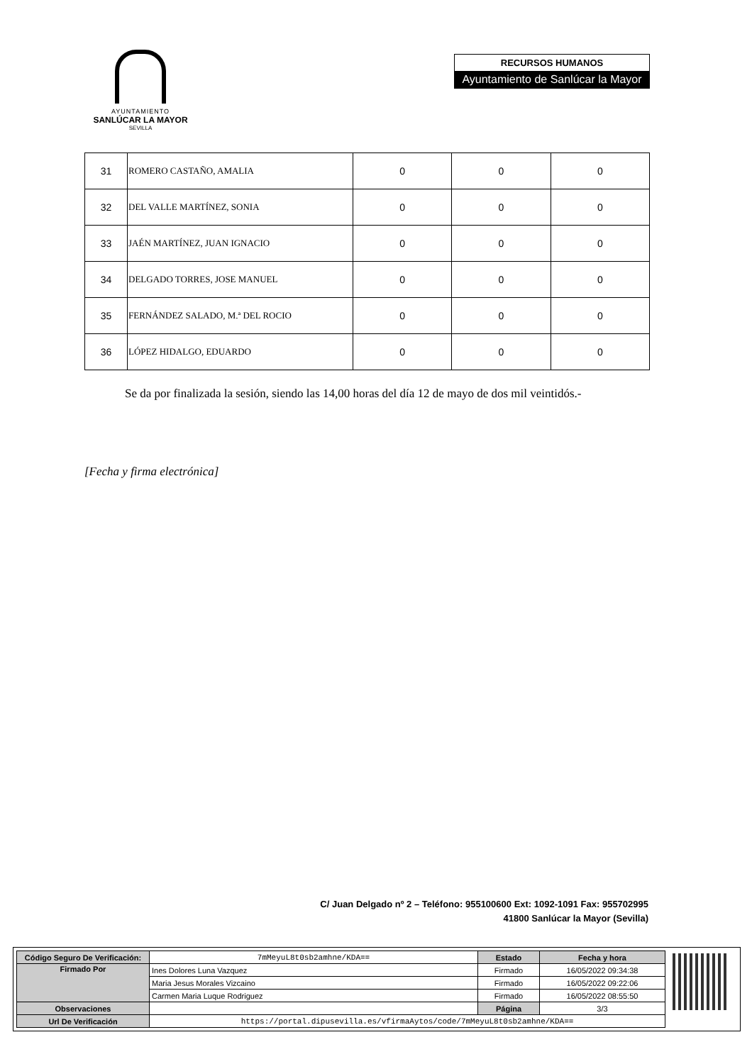AYUNTAMIENTO
SANLÚCAR LA MAYOR
SEVILLA
RECURSOS HUMANOS
Ayuntamiento de Sanlúcar la Mayor
| 31 | ROMERO CASTAÑO, AMALIA | 0 | 0 | 0 |
| 32 | DEL VALLE MARTÍNEZ, SONIA | 0 | 0 | 0 |
| 33 | JAÉN MARTÍNEZ, JUAN IGNACIO | 0 | 0 | 0 |
| 34 | DELGADO TORRES, JOSE MANUEL | 0 | 0 | 0 |
| 35 | FERNÁNDEZ SALADO, M.ª DEL ROCIO | 0 | 0 | 0 |
| 36 | LÓPEZ HIDALGO, EDUARDO | 0 | 0 | 0 |
Se da por finalizada la sesión, siendo las 14,00 horas del día 12 de mayo de dos mil veintidós.-
[Fecha y firma electrónica]
C/ Juan Delgado nº 2 – Teléfono: 955100600 Ext: 1092-1091 Fax: 955702995
41800 Sanlúcar la Mayor (Sevilla)
| Código Seguro De Verificación: | 7mMeyuL8t0sb2amhne/KDA== | Estado | Fecha y hora |
| Firmado Por | Ines Dolores Luna Vazquez | Firmado | 16/05/2022 09:34:38 |
| | Maria Jesus Morales Vizcaino | Firmado | 16/05/2022 09:22:06 |
| | Carmen Maria Luque Rodriguez | Firmado | 16/05/2022 08:55:50 |
| Observaciones | | Página | 3/3 |
| Url De Verificación | https://portal.dipusevilla.es/vfirmaAytos/code/7mMeyuL8t0sb2amhne/KDA== | | |